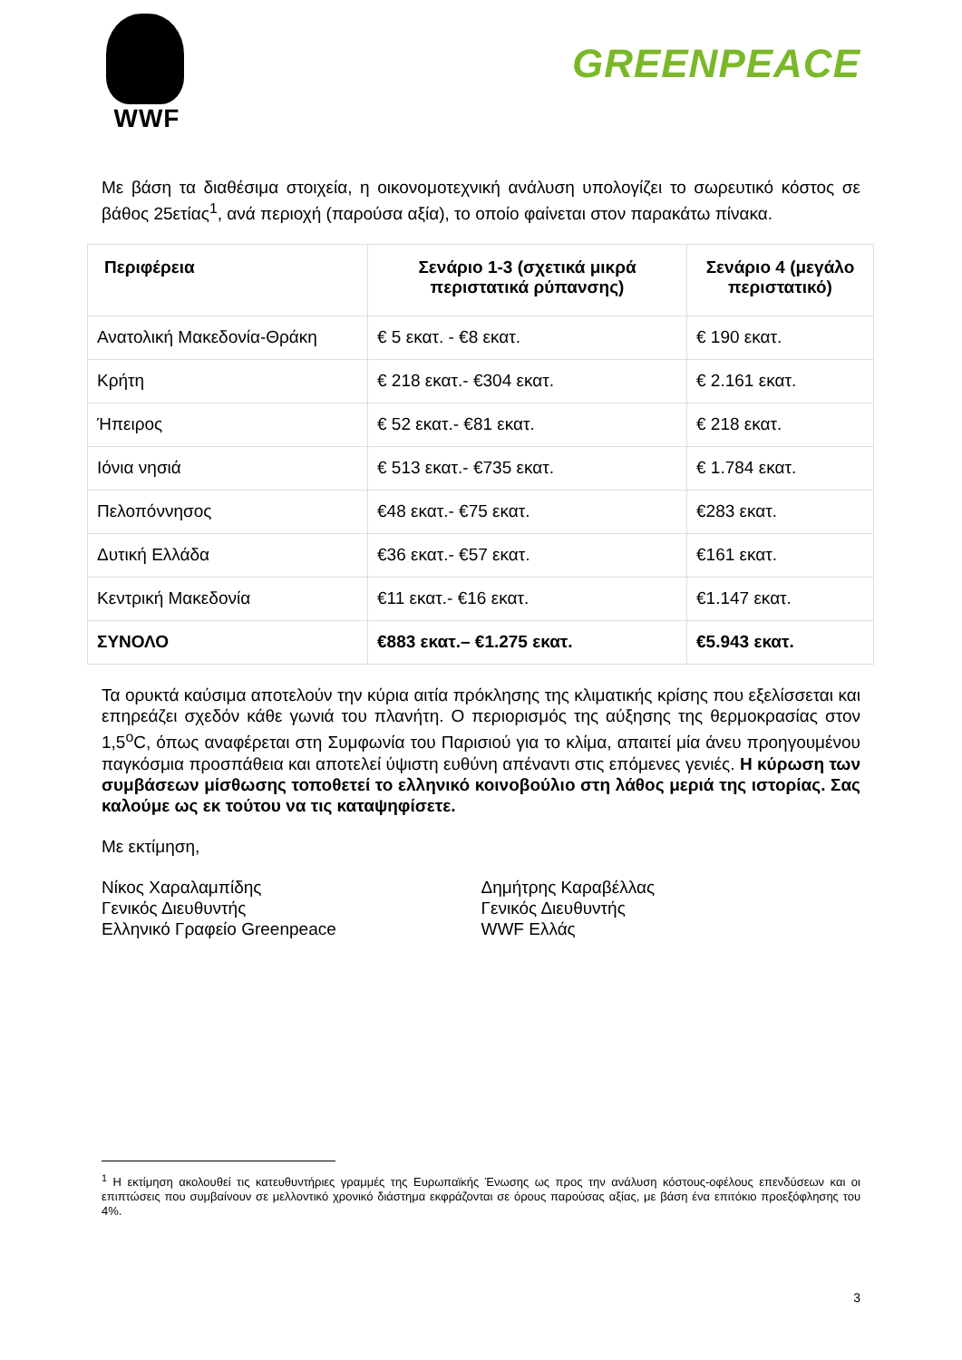WWF
GREENPEACE
Με βάση τα διαθέσιμα στοιχεία, η οικονομοτεχνική ανάλυση υπολογίζει το σωρευτικό κόστος σε βάθος 25ετίας<sup>1</sup>, ανά περιοχή (παρούσα αξία), το οποίο φαίνεται στον παρακάτω πίνακα.
| Περιφέρεια | Σενάριο 1-3 (σχετικά μικρά περιστατικά ρύπανσης) | Σενάριο 4 (μεγάλο περιστατικό) |
| --- | --- | --- |
| Ανατολική Μακεδονία-Θράκη | € 5 εκατ. - €8 εκατ. | € 190 εκατ. |
| Κρήτη | € 218 εκατ.- €304 εκατ. | € 2.161 εκατ. |
| Ήπειρος | € 52 εκατ.- €81 εκατ. | € 218 εκατ. |
| Ιόνια νησιά | € 513 εκατ.- €735 εκατ. | € 1.784 εκατ. |
| Πελοπόννησος | €48 εκατ.- €75 εκατ. | €283 εκατ. |
| Δυτική Ελλάδα | €36 εκατ.- €57 εκατ. | €161 εκατ. |
| Κεντρική Μακεδονία | €11 εκατ.- €16 εκατ. | €1.147 εκατ. |
| ΣΥΝΟΛΟ | €883 εκατ.– €1.275 εκατ. | €5.943 εκατ. |
Τα ορυκτά καύσιμα αποτελούν την κύρια αιτία πρόκλησης της κλιματικής κρίσης που εξελίσσεται και επηρεάζει σχεδόν κάθε γωνιά του πλανήτη. Ο περιορισμός της αύξησης της θερμοκρασίας στον 1,5<sup>o</sup>C, όπως αναφέρεται στη Συμφωνία του Παρισιού για το κλίμα, απαιτεί μία άνευ προηγουμένου παγκόσμια προσπάθεια και αποτελεί ύψιστη ευθύνη απέναντι στις επόμενες γενιές. Η κύρωση των συμβάσεων μίσθωσης τοποθετεί το ελληνικό κοινοβούλιο στη λάθος μεριά της ιστορίας. Σας καλούμε ως εκ τούτου να τις καταψηφίσετε.
Με εκτίμηση,
Νίκος Χαραλαμπίδης
Γενικός Διευθυντής
Ελληνικό Γραφείο Greenpeace
Δημήτρης Καραβέλλας
Γενικός Διευθυντής
WWF Ελλάς
<sup>1</sup> Η εκτίμηση ακολουθεί τις κατευθυντήριες γραμμές της Ευρωπαϊκής Ένωσης ως προς την ανάλυση κόστους-οφέλους επενδύσεων και οι επιπτώσεις που συμβαίνουν σε μελλοντικό χρονικό διάστημα εκφράζονται σε όρους παρούσας αξίας, με βάση ένα επιτόκιο προεξόφλησης του 4%.
3